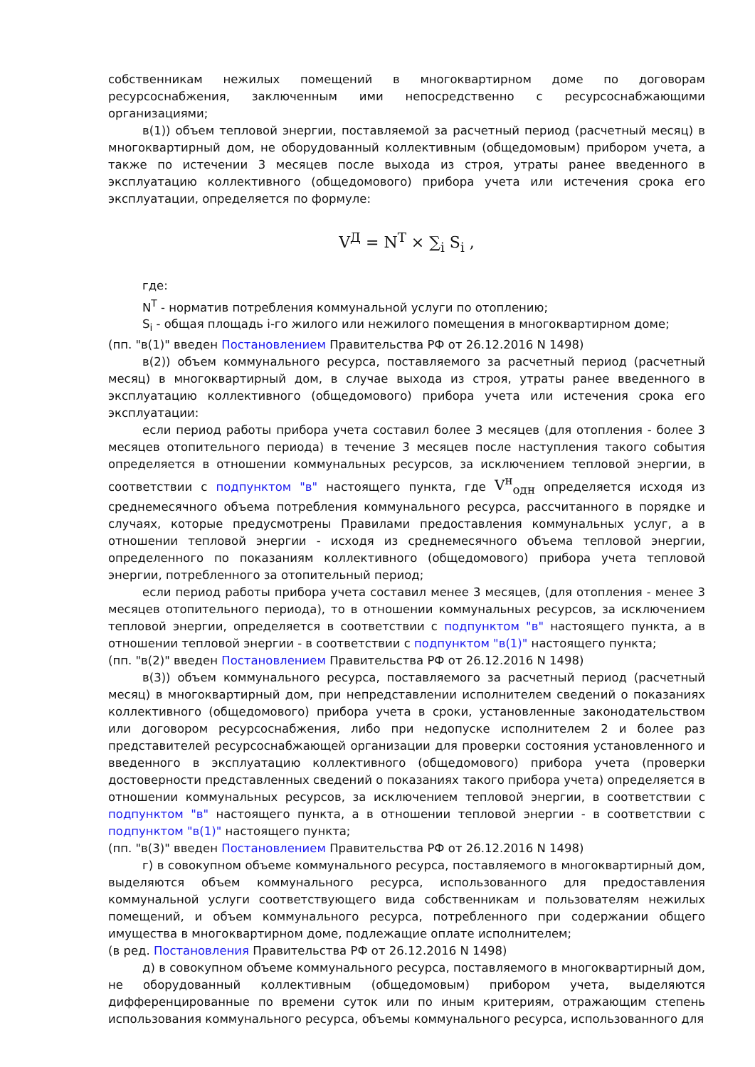собственникам нежилых помещений в многоквартирном доме по договорам ресурсоснабжения, заключенным ими непосредственно с ресурсоснабжающими организациями;
в(1)) объем тепловой энергии, поставляемой за расчетный период (расчетный месяц) в многоквартирный дом, не оборудованный коллективным (общедомовым) прибором учета, а также по истечении 3 месяцев после выхода из строя, утраты ранее введенного в эксплуатацию коллективного (общедомового) прибора учета или истечения срока его эксплуатации, определяется по формуле:
V<sup>Д</sup> = N<sup>Т</sup> × ∑<sub>i</sub> S<sub>i</sub> ,
где:
N<sup>Т</sup> - норматив потребления коммунальной услуги по отоплению;
S<sub>i</sub> - общая площадь i-го жилого или нежилого помещения в многоквартирном доме;
(пп. "в(1)" введен Постановлением Правительства РФ от 26.12.2016 N 1498)
в(2)) объем коммунального ресурса, поставляемого за расчетный период (расчетный месяц) в многоквартирный дом, в случае выхода из строя, утраты ранее введенного в эксплуатацию коллективного (общедомового) прибора учета или истечения срока его эксплуатации:
если период работы прибора учета составил более 3 месяцев (для отопления - более 3 месяцев отопительного периода) в течение 3 месяцев после наступления такого события определяется в отношении коммунальных ресурсов, за исключением тепловой энергии, в соответствии с подпунктом "в" настоящего пункта, где V<sup>н</sup><sub>одн</sub> определяется исходя из среднемесячного объема потребления коммунального ресурса, рассчитанного в порядке и случаях, которые предусмотрены Правилами предоставления коммунальных услуг, а в отношении тепловой энергии - исходя из среднемесячного объема тепловой энергии, определенного по показаниям коллективного (общедомового) прибора учета тепловой энергии, потребленного за отопительный период;
если период работы прибора учета составил менее 3 месяцев, (для отопления - менее 3 месяцев отопительного периода), то в отношении коммунальных ресурсов, за исключением тепловой энергии, определяется в соответствии с подпунктом "в" настоящего пункта, а в отношении тепловой энергии - в соответствии с подпунктом "в(1)" настоящего пункта;
(пп. "в(2)" введен Постановлением Правительства РФ от 26.12.2016 N 1498)
в(3)) объем коммунального ресурса, поставляемого за расчетный период (расчетный месяц) в многоквартирный дом, при непредставлении исполнителем сведений о показаниях коллективного (общедомового) прибора учета в сроки, установленные законодательством или договором ресурсоснабжения, либо при недопуске исполнителем 2 и более раз представителей ресурсоснабжающей организации для проверки состояния установленного и введенного в эксплуатацию коллективного (общедомового) прибора учета (проверки достоверности представленных сведений о показаниях такого прибора учета) определяется в отношении коммунальных ресурсов, за исключением тепловой энергии, в соответствии с подпунктом "в" настоящего пункта, а в отношении тепловой энергии - в соответствии с подпунктом "в(1)" настоящего пункта;
(пп. "в(3)" введен Постановлением Правительства РФ от 26.12.2016 N 1498)
г) в совокупном объеме коммунального ресурса, поставляемого в многоквартирный дом, выделяются объем коммунального ресурса, использованного для предоставления коммунальной услуги соответствующего вида собственникам и пользователям нежилых помещений, и объем коммунального ресурса, потребленного при содержании общего имущества в многоквартирном доме, подлежащие оплате исполнителем;
(в ред. Постановления Правительства РФ от 26.12.2016 N 1498)
д) в совокупном объеме коммунального ресурса, поставляемого в многоквартирный дом, не оборудованный коллективным (общедомовым) прибором учета, выделяются дифференцированные по времени суток или по иным критериям, отражающим степень использования коммунального ресурса, объемы коммунального ресурса, использованного для